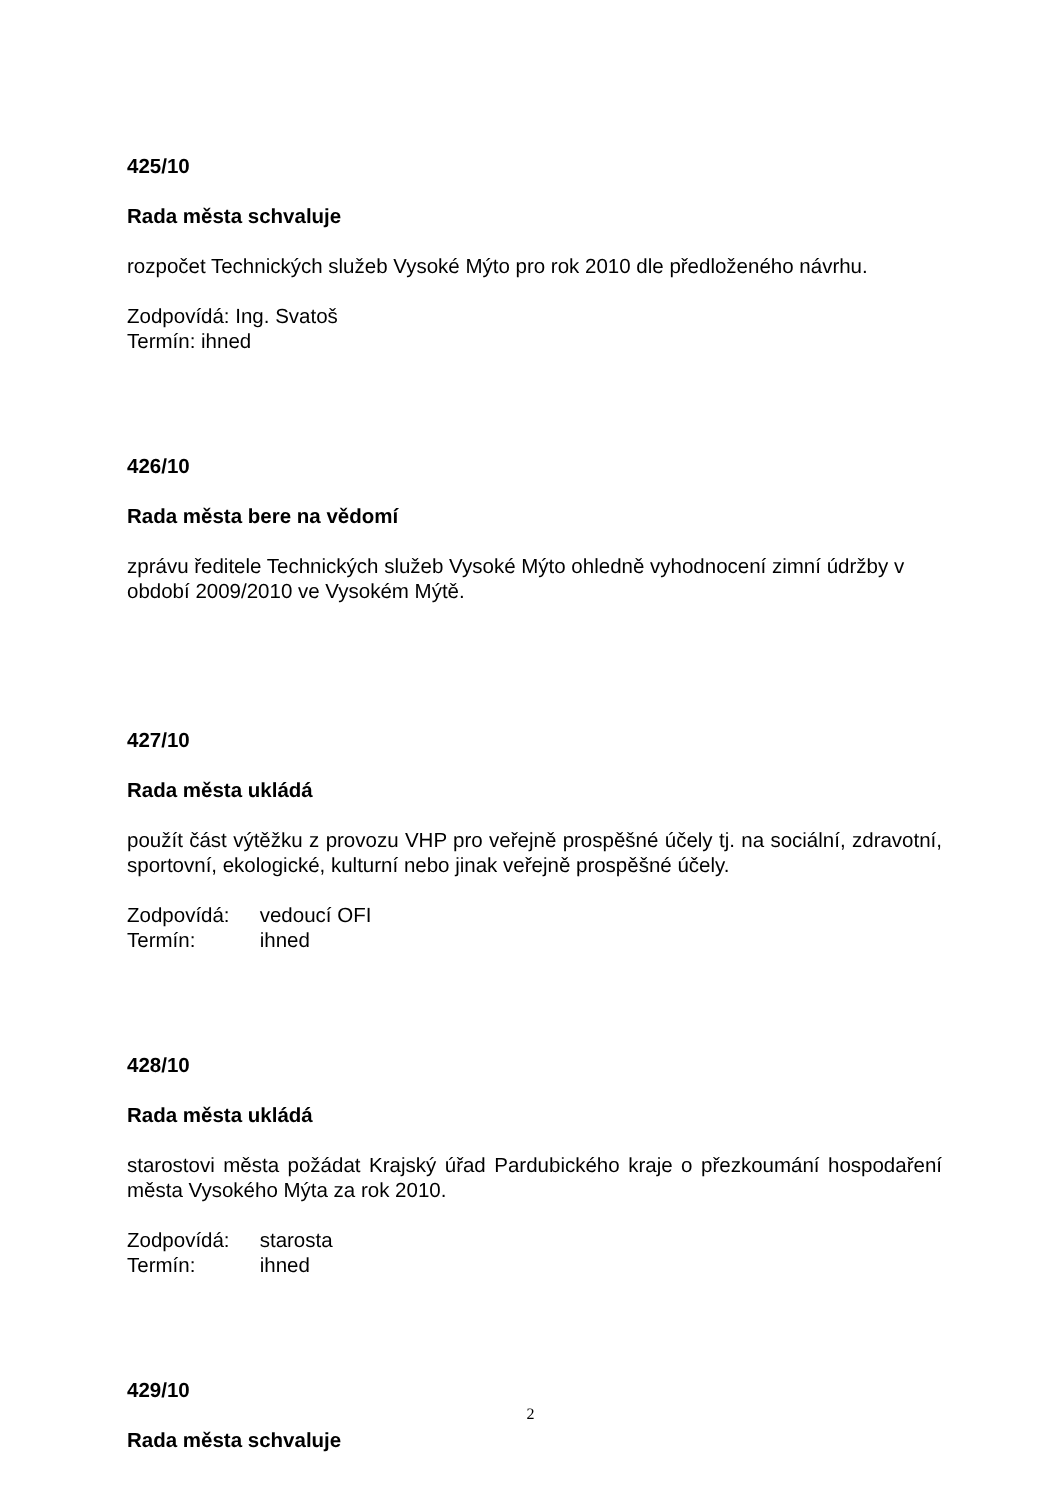425/10
Rada města schvaluje
rozpočet Technických služeb Vysoké Mýto pro rok 2010 dle předloženého návrhu.
Zodpovídá: Ing. Svatoš
Termín: ihned
426/10
Rada města bere na vědomí
zprávu ředitele Technických služeb Vysoké Mýto ohledně vyhodnocení zimní údržby v období 2009/2010 ve Vysokém Mýtě.
427/10
Rada města ukládá
použít část výtěžku z provozu VHP pro veřejně prospěšné účely tj. na sociální, zdravotní, sportovní, ekologické, kulturní nebo jinak veřejně prospěšné účely.
Zodpovídá: vedoucí OFI
Termín: ihned
428/10
Rada města ukládá
starostovi města požádat Krajský úřad Pardubického kraje o přezkoumání hospodaření města Vysokého Mýta za rok 2010.
Zodpovídá: starosta
Termín: ihned
429/10
Rada města schvaluje
2